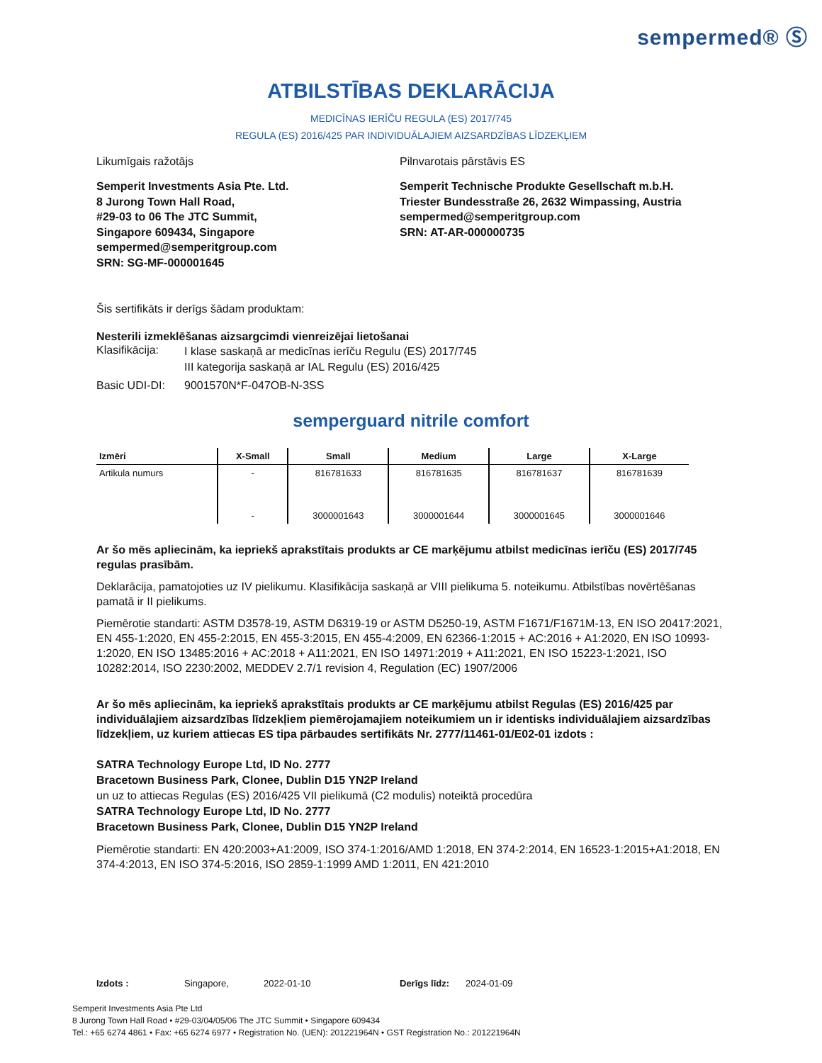sempermed® Ⓢ
ATBILSTĪBAS DEKLARĀCIJA
MEDICĪNAS IERĪČU REGULA (ES) 2017/745
REGULA (ES) 2016/425 PAR INDIVIDUĀLAJIEM AIZSARDZĪBAS LĪDZEKĻIEM
Likumīgais ražotājs
Semperit Investments Asia Pte. Ltd.
8 Jurong Town Hall Road,
#29-03 to 06 The JTC Summit,
Singapore 609434, Singapore
sempermed@semperitgroup.com
SRN: SG-MF-000001645
Pilnvarotais pārstāvis ES
Semperit Technische Produkte Gesellschaft m.b.H.
Triester Bundesstraße 26, 2632 Wimpassing, Austria
sempermed@semperitgroup.com
SRN: AT-AR-000000735
Šis sertifikāts ir derīgs šādam produktam:
Nesterili izmeklēšanas aizsargcimdi vienreizējai lietošanai
Klasifikācija:
I klase saskaņā ar medicīnas ierīču Regulu (ES) 2017/745
III kategorija saskaņā ar IAL Regulu (ES) 2016/425
Basic UDI-DI:
9001570N*F-047OB-N-3SS
semperguard nitrile comfort
| Izmēri | X-Small | Small | Medium | Large | X-Large |
| --- | --- | --- | --- | --- | --- |
| Artikula numurs | - | 816781633 | 816781635 | 816781637 | 816781639 |
| | - | 3000001643 | 3000001644 | 3000001645 | 3000001646 |
Ar šo mēs apliecinām, ka iepriekš aprakstītais produkts ar CE marķējumu atbilst medicīnas ierīču (ES) 2017/745 regulas prasībām.
Deklarācija, pamatojoties uz IV pielikumu. Klasifikācija saskaņā ar VIII pielikuma 5. noteikumu. Atbilstības novērtēšanas pamatā ir II pielikums.
Piemērotie standarti: ASTM D3578-19, ASTM D6319-19 or ASTM D5250-19, ASTM F1671/F1671M-13, EN ISO 20417:2021, EN 455-1:2020, EN 455-2:2015, EN 455-3:2015, EN 455-4:2009, EN 62366-1:2015 + AC:2016 + A1:2020, EN ISO 10993-1:2020, EN ISO 13485:2016 + AC:2018 + A11:2021, EN ISO 14971:2019 + A11:2021, EN ISO 15223-1:2021, ISO 10282:2014, ISO 2230:2002, MEDDEV 2.7/1 revision 4, Regulation (EC) 1907/2006
Ar šo mēs apliecinām, ka iepriekš aprakstītais produkts ar CE marķējumu atbilst Regulas (ES) 2016/425 par individuālajiem aizsardzības līdzekļiem piemērojamajiem noteikumiem un ir identisks individuālajiem aizsardzības līdzekļiem, uz kuriem attiecas ES tipa pārbaudes sertifikāts Nr. 2777/11461-01/E02-01 izdots :
SATRA Technology Europe Ltd, ID No. 2777
Bracetown Business Park, Clonee, Dublin D15 YN2P Ireland
un uz to attiecas Regulas (ES) 2016/425 VII pielikumā (C2 modulis) noteiktā procedūra
SATRA Technology Europe Ltd, ID No. 2777
Bracetown Business Park, Clonee, Dublin D15 YN2P Ireland
Piemērotie standarti: EN 420:2003+A1:2009, ISO 374-1:2016/AMD 1:2018, EN 374-2:2014, EN 16523-1:2015+A1:2018, EN 374-4:2013, EN ISO 374-5:2016, ISO 2859-1:1999 AMD 1:2011, EN 421:2010
Izdots : Singapore, 2022-01-10 Derīgs līdz: 2024-01-09
Semperit Investments Asia Pte Ltd
8 Jurong Town Hall Road • #29-03/04/05/06 The JTC Summit • Singapore 609434
Tel.: +65 6274 4861 • Fax: +65 6274 6977 • Registration No. (UEN): 201221964N • GST Registration No.: 201221964N